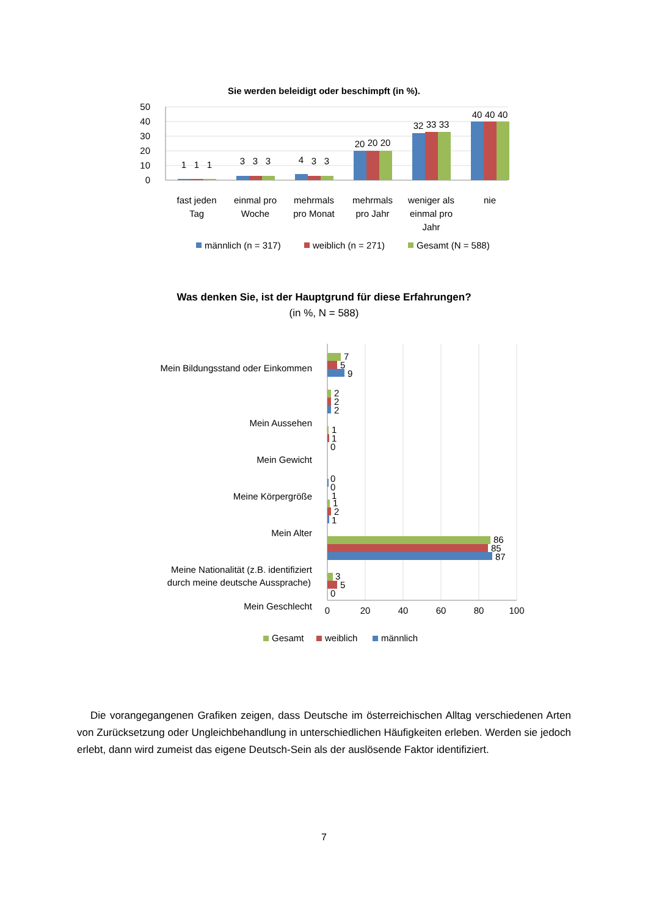Sie werden beleidigt oder beschimpft (in %).
50
40
30
20
10
0
1
1
1
3
3
3
4
3
3
20
20
20
32
33
33
40
40
40
fast jeden
Tag
einmal pro
Woche
mehrmals
pro Monat
mehrmals
pro Jahr
weniger als
einmal pro
Jahr
nie
männlich (n = 317)
weiblich (n = 271)
Gesamt (N = 588)
Was denken Sie, ist der Hauptgrund für diese Erfahrungen?
(in %, N = 588)
Mein Bildungsstand oder Einkommen
Mein Aussehen
Mein Gewicht
Meine Körpergröße
Mein Alter
Meine Nationalität (z.B. identifiziert
durch meine deutsche Aussprache)
Mein Geschlecht
7
5
9
2
2
2
1
1
0
0
0
1
1
2
1
86
85
87
3
5
0
0
20
40
60
80
100
Gesamt
weiblich
männlich
Die vorangegangenen Grafiken zeigen, dass Deutsche im österreichischen Alltag verschiedenen Arten von Zurücksetzung oder Ungleichbehandlung in unterschiedlichen Häufigkeiten erleben. Werden sie jedoch erlebt, dann wird zumeist das eigene Deutsch-Sein als der auslösende Faktor identifiziert.
7